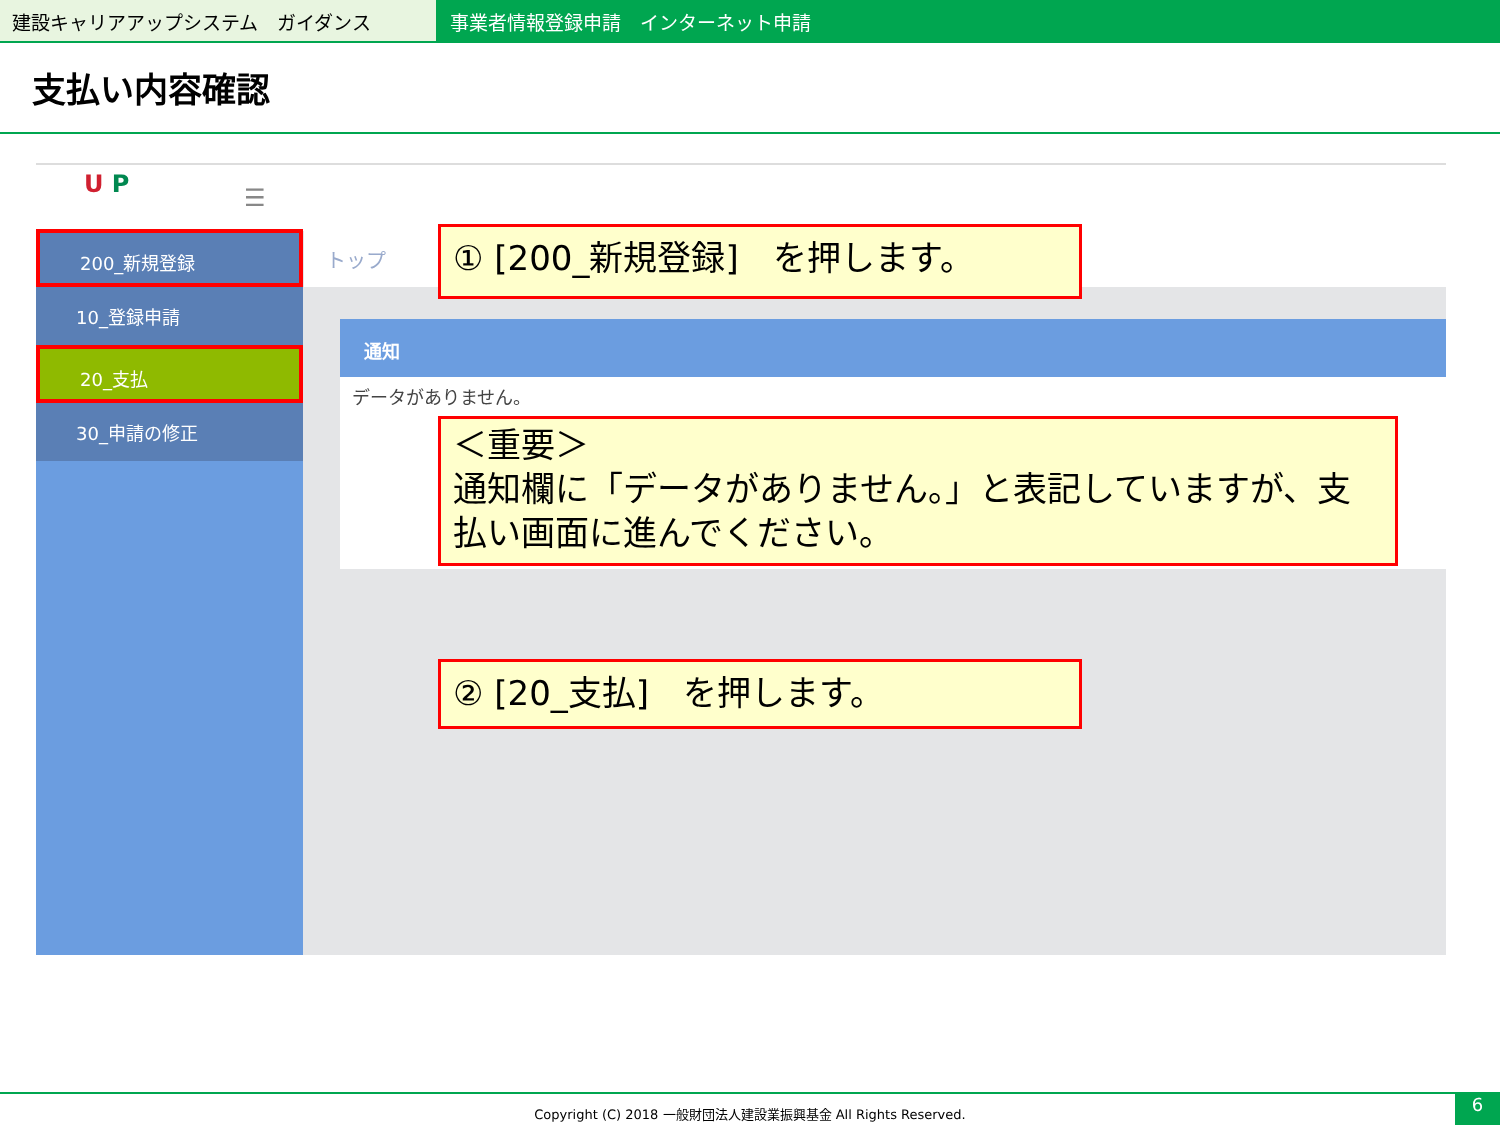建設キャリアアップシステム　ガイダンス 事業者情報登録申請　インターネット申請
支払い内容確認
U P
☰
200_新規登録
10_登録申請
20_支払
30_申請の修正
トップ
通知
データがありません。
① [200_新規登録]　を押します。
＜重要＞
通知欄に「データがありません。」と表記していますが、支払い画面に進んでください。
② [20_支払]　を押します。
Copyright (C) 2018 一般財団法人建設業振興基金 All Rights Reserved.
6